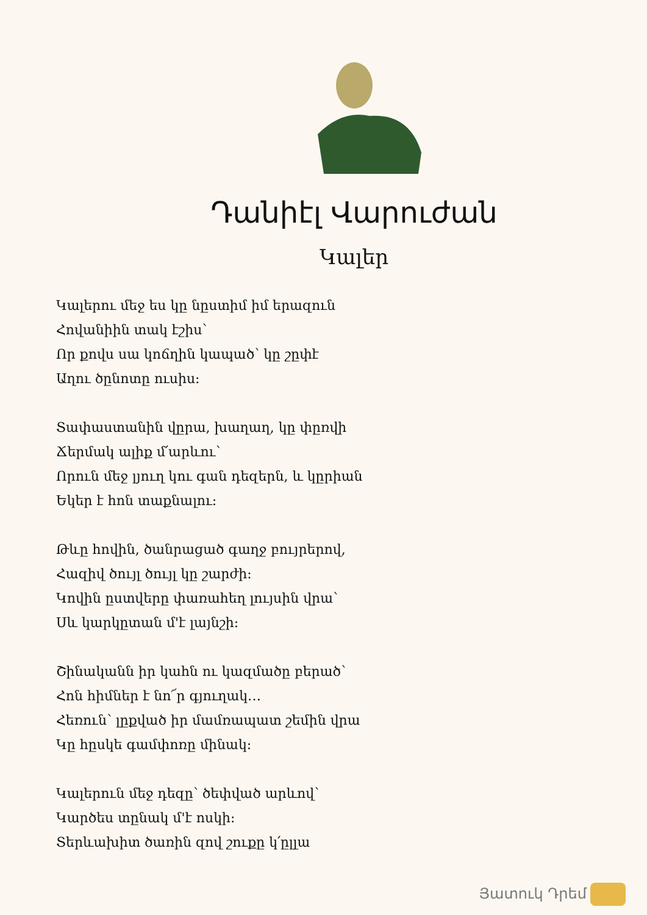Դանիէլ Վարուժան
Կալեր
Կալերու մեջ ես կը նըստիմ իմ երազուն
Հովանիին տակ էշիս՝
Որ քովս սա կոճղին կապած՝ կը շըփէ
Աղու ծընոտը ուսիս:
Տափաստանին վըրա, խաղաղ, կը փըռվի
Ճերմակ ալիք մ՛արևու՝
Որուն մեջ լյուղ կու գան դեզերն, և կըրիան
Եկեր է հոն տաքնալու:
Թևը հովին, ծանրացած գաղջ բույրերով,
Հազիվ ծույլ ծույլ կը շարժի:
Կովին ըստվերը փառահեղ լույսին վրա՝
Սև կարկըտան մ'է լայնշի:
Շինականն իր կահն ու կազմածը բերած՝
Հոն հիմներ է նո՜ր գյուղակ…
Հեռուն՝ լըքված իր մամռապատ շեմին վրա
Կը հըսկե գամփոռը մինակ:
Կալերուն մեջ դեզը՝ ծեփված արևով՝
Կարծես տընակ մ'է ոսկի:
Տերևախիտ ծառին զով շուքը կ՛ըլլա
Յատուկ Դրեմ